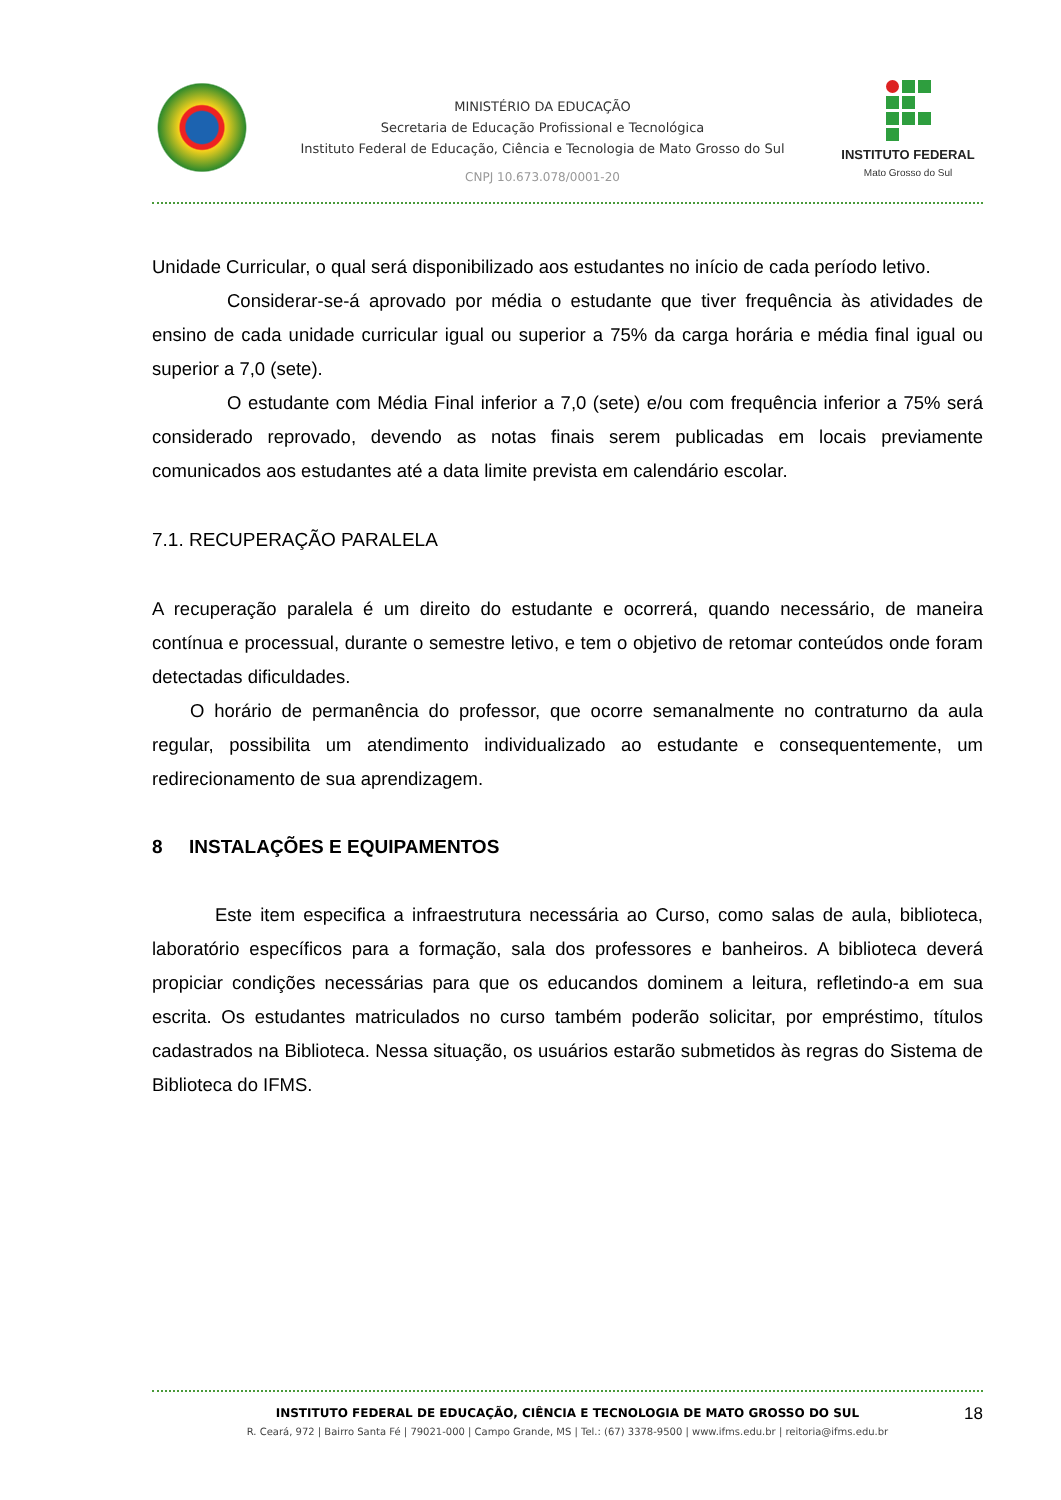MINISTÉRIO DA EDUCAÇÃO
Secretaria de Educação Profissional e Tecnológica
Instituto Federal de Educação, Ciência e Tecnologia de Mato Grosso do Sul
CNPJ 10.673.078/0001-20
INSTITUTO FEDERAL
Mato Grosso do Sul
Unidade Curricular, o qual será disponibilizado aos estudantes no início de cada período letivo.
Considerar-se-á aprovado por média o estudante que tiver frequência às atividades de ensino de cada unidade curricular igual ou superior a 75% da carga horária e média final igual ou superior a 7,0 (sete).
O estudante com Média Final inferior a 7,0 (sete) e/ou com frequência inferior a 75% será considerado reprovado, devendo as notas finais serem publicadas em locais previamente comunicados aos estudantes até a data limite prevista em calendário escolar.
7.1. RECUPERAÇÃO PARALELA
A recuperação paralela é um direito do estudante e ocorrerá, quando necessário, de maneira contínua e processual, durante o semestre letivo, e tem o objetivo de retomar conteúdos onde foram detectadas dificuldades.
O horário de permanência do professor, que ocorre semanalmente no contraturno da aula regular, possibilita um atendimento individualizado ao estudante e consequentemente, um redirecionamento de sua aprendizagem.
8 INSTALAÇÕES E EQUIPAMENTOS
Este item especifica a infraestrutura necessária ao Curso, como salas de aula, biblioteca, laboratório específicos para a formação, sala dos professores e banheiros. A biblioteca deverá propiciar condições necessárias para que os educandos dominem a leitura, refletindo-a em sua escrita. Os estudantes matriculados no curso também poderão solicitar, por empréstimo, títulos cadastrados na Biblioteca. Nessa situação, os usuários estarão submetidos às regras do Sistema de Biblioteca do IFMS.
INSTITUTO FEDERAL DE EDUCAÇÃO, CIÊNCIA E TECNOLOGIA DE MATO GROSSO DO SUL
R. Ceará, 972 | Bairro Santa Fé | 79021-000 | Campo Grande, MS | Tel.: (67) 3378-9500 | www.ifms.edu.br | reitoria@ifms.edu.br
18